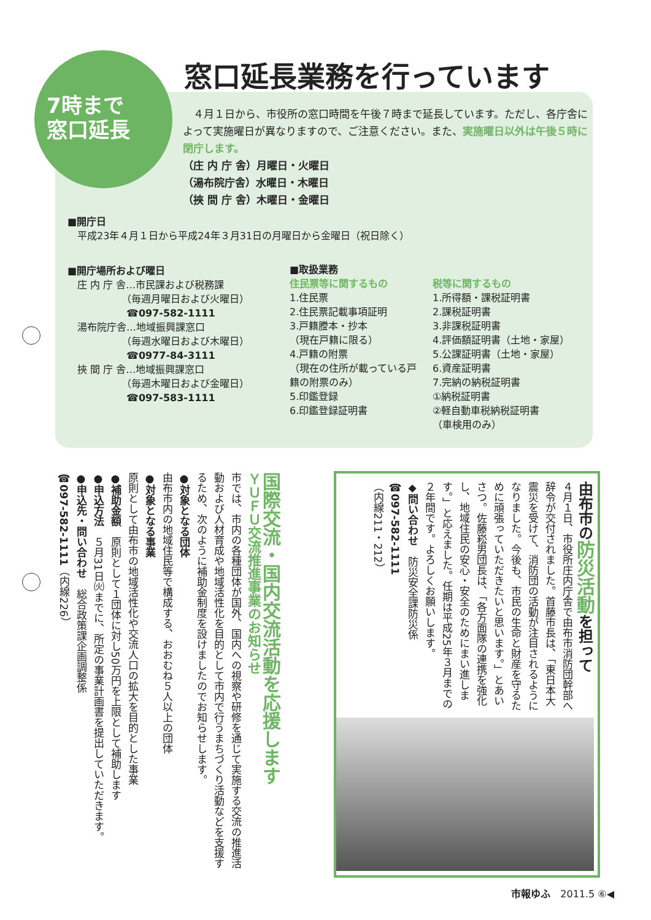7時まで
窓口延長
窓口延長業務を行っています
　４月１日から、市役所の窓口時間を午後７時まで延長しています。ただし、各庁舎によって実施曜日が異なりますので、ご注意ください。また、実施曜日以外は午後５時に閉庁します。
（庄 内 庁 舎）月曜日・火曜日
（湯布院庁舎）水曜日・木曜日
（挾 間 庁 舎）木曜日・金曜日
■開庁日
　平成23年４月１日から平成24年３月31日の月曜日から金曜日（祝日除く）
■開庁場所および曜日
　庄 内 庁 舎…市民課および税務課
　　　　　　（毎週月曜日および火曜日）
　　　　　　☎097-582-1111
　湯布院庁舎…地域振興課窓口
　　　　　　（毎週水曜日および木曜日）
　　　　　　☎0977-84-3111
　挾 間 庁 舎…地域振興課窓口
　　　　　　（毎週木曜日および金曜日）
　　　　　　☎097-583-1111
■取扱業務
住民票等に関するもの
1.住民票
2.住民票記載事項証明
3.戸籍謄本・抄本
（現在戸籍に限る）
4.戸籍の附票
（現在の住所が載っている戸籍の附票のみ）
5.印鑑登録
6.印鑑登録証明書
税等に関するもの
1.所得額・課税証明書
2.課税証明書
3.非課税証明書
4.評価額証明書（土地・家屋）
5.公課証明書（土地・家屋）
6.資産証明書
7.完納の納税証明書
①納税証明書
②軽自動車税納税証明書
（車検用のみ）
由布市の防災活動を担って
４月１日、市役所庄内庁舎で由布市消防団幹部へ辞令が交付されました。首藤市長は、「東日本大震災を受けて、消防団の活動が注目されるようになりました。今後も、市民の生命と財産を守るために頑張っていただきたいと思います。」とあいさつ。佐藤崧男団長は、「各方面隊の連携を強化し、地域住民の安心・安全のためにまい進します。」と応えました。任期は平成25年３月までの２年間です。よろしくお願いします。
◆問い合わせ　防災安全課防災係
☎097-582-1111
（内線211・212）
国際交流・国内交流活動を応援します
ＹＵＦＵ交流推進事業のお知らせ
市では、市内の各種団体が国外、国内への視察や研修を通じて実施する交流の推進活動および人材育成や地域活性化を目的として市内で行うまちづくり活動などを支援するため、次のように補助金制度を設けましたのでお知らせします。
●対象となる団体
由布市内の地域住民等で構成する、おおむね５人以上の団体
●対象となる事業
原則として由布市の地域活性化や交流人口の拡大を目的とした事業
●補助金額　原則として１団体に対し50万円を上限として補助します
●申込方法　５月31日㈫までに、所定の事業計画書を提出していただきます。
●申込先・問い合わせ　総合政策課企画調整係
☎097-582-1111（内線226）
市報ゆふ　2011.5 ⑥◀